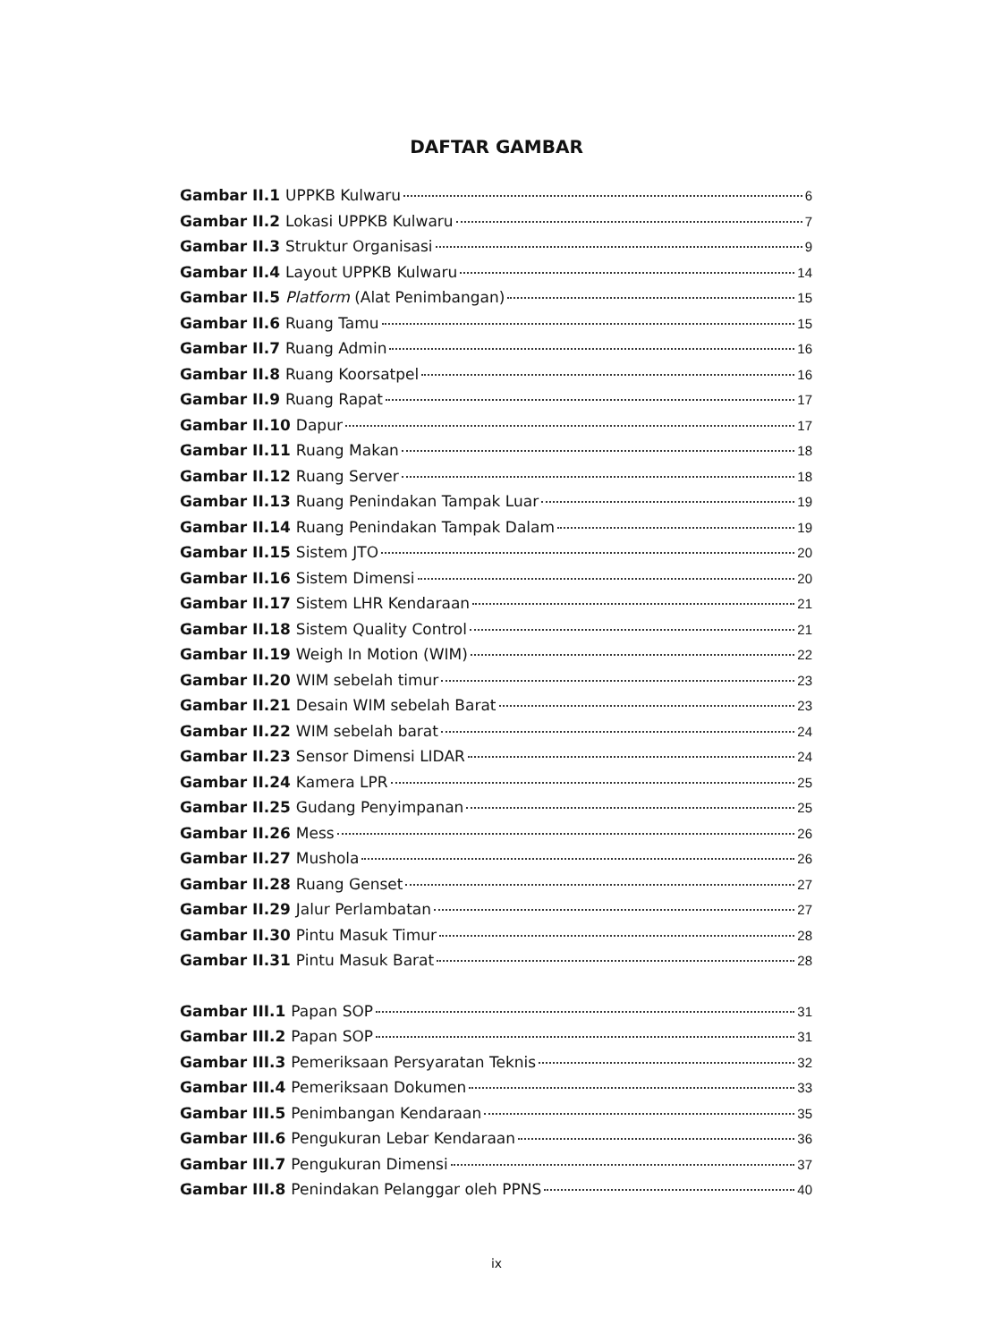DAFTAR GAMBAR
Gambar II.1 UPPKB Kulwaru 6
Gambar II.2 Lokasi UPPKB Kulwaru 7
Gambar II.3 Struktur Organisasi 9
Gambar II.4 Layout UPPKB Kulwaru 14
Gambar II.5 Platform (Alat Penimbangan) 15
Gambar II.6 Ruang Tamu 15
Gambar II.7 Ruang Admin 16
Gambar II.8 Ruang Koorsatpel 16
Gambar II.9 Ruang Rapat 17
Gambar II.10 Dapur 17
Gambar II.11 Ruang Makan 18
Gambar II.12 Ruang Server 18
Gambar II.13 Ruang Penindakan Tampak Luar 19
Gambar II.14 Ruang Penindakan Tampak Dalam 19
Gambar II.15 Sistem JTO 20
Gambar II.16 Sistem Dimensi 20
Gambar II.17 Sistem LHR Kendaraan 21
Gambar II.18 Sistem Quality Control 21
Gambar II.19 Weigh In Motion (WIM) 22
Gambar II.20 WIM sebelah timur 23
Gambar II.21 Desain WIM sebelah Barat 23
Gambar II.22 WIM sebelah barat 24
Gambar II.23 Sensor Dimensi LIDAR 24
Gambar II.24 Kamera LPR 25
Gambar II.25 Gudang Penyimpanan 25
Gambar II.26 Mess 26
Gambar II.27 Mushola 26
Gambar II.28 Ruang Genset 27
Gambar II.29 Jalur Perlambatan 27
Gambar II.30 Pintu Masuk Timur 28
Gambar II.31 Pintu Masuk Barat 28
Gambar III.1 Papan SOP 31
Gambar III.2 Papan SOP 31
Gambar III.3 Pemeriksaan Persyaratan Teknis 32
Gambar III.4 Pemeriksaan Dokumen 33
Gambar III.5 Penimbangan Kendaraan 35
Gambar III.6 Pengukuran Lebar Kendaraan 36
Gambar III.7 Pengukuran Dimensi 37
Gambar III.8 Penindakan Pelanggar oleh PPNS 40
ix